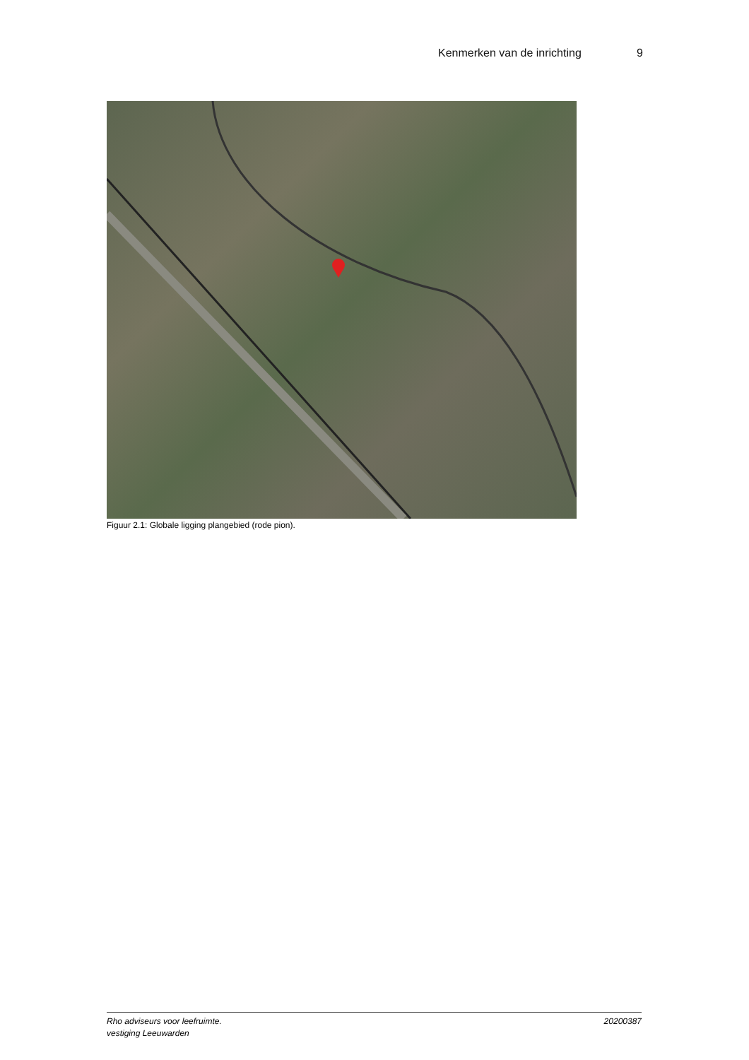Kenmerken van de inrichting 9
Figuur 2.1: Globale ligging plangebied (rode pion).
Rho adviseurs voor leefruimte.
vestiging Leeuwarden
20200387